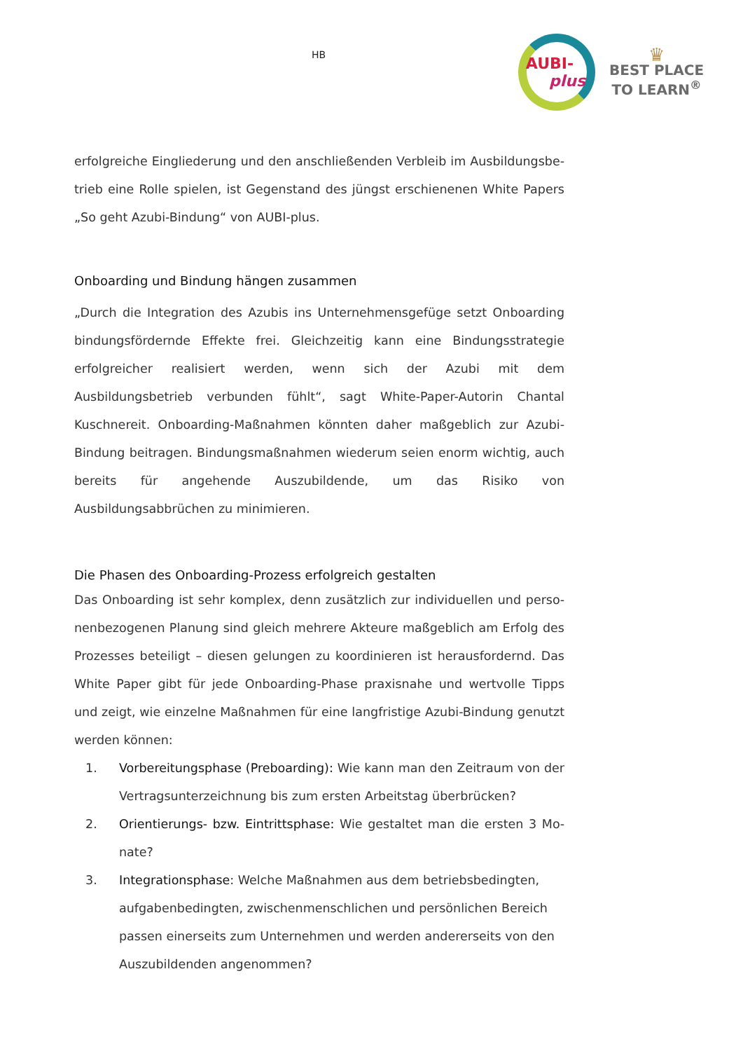HB
AUBI-
plus
♛
BEST PLACE
TO LEARN<sup>®</sup>
erfolgreiche Eingliederung und den anschließenden Verbleib im Ausbildungsbe­trieb eine Rolle spielen, ist Gegenstand des jüngst erschienenen White Papers „So geht Azubi-Bindung“ von AUBI-plus.
Onboarding und Bindung hängen zusammen
„Durch die Integration des Azubis ins Unternehmensgefüge setzt Onboarding bindungsfördernde Effekte frei. Gleichzeitig kann eine Bindungsstrategie erfolg­reicher realisiert werden, wenn sich der Azubi mit dem Ausbildungsbetrieb ver­bunden fühlt“, sagt White-Paper-Autorin Chantal Kuschnereit. Onboarding-Maß­nahmen könnten daher maßgeblich zur Azubi-Bindung beitragen. Bindungsmaßnahmen wiederum seien enorm wichtig, auch bereits für ange­hende Auszubildende, um das Risiko von Ausbildungsabbrüchen zu minimieren.
Die Phasen des Onboarding-Prozess erfolgreich gestalten
Das Onboarding ist sehr komplex, denn zusätzlich zur individuellen und perso­nenbezogenen Planung sind gleich mehrere Akteure maßgeblich am Erfolg des Prozesses beteiligt – diesen gelungen zu koordinieren ist herausfordernd. Das White Paper gibt für jede Onboarding-Phase praxisnahe und wertvolle Tipps und zeigt, wie einzelne Maßnahmen für eine langfristige Azubi-Bindung genutzt wer­den können:
1. Vorbereitungsphase (Preboarding): Wie kann man den Zeitraum von der Vertragsunterzeichnung bis zum ersten Arbeitstag überbrücken?
2. Orientierungs- bzw. Eintrittsphase: Wie gestaltet man die ersten 3 Mo­nate?
3. Integrationsphase: Welche Maßnahmen aus dem betriebsbedingten, aufgabenbedingten, zwischenmenschlichen und persönlichen Bereich passen einerseits zum Unternehmen und werden andererseits von den Auszubildenden angenommen?